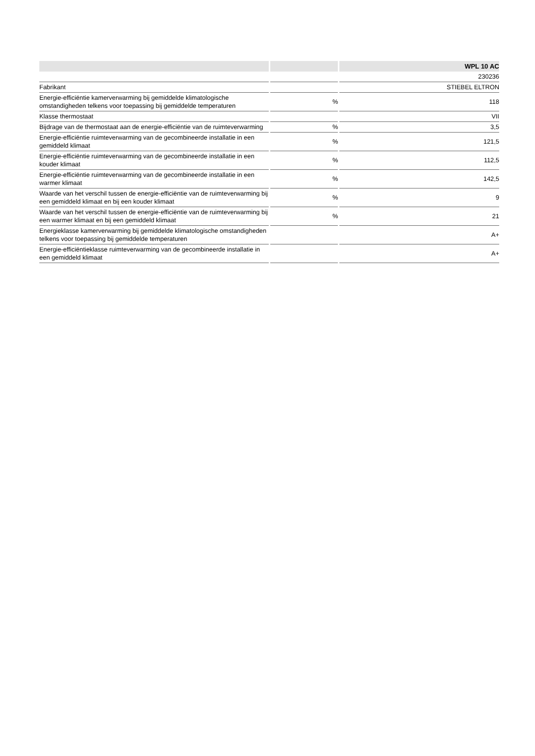| | | WPL 10 AC |
| --- | --- | --- |
| | | 230236 |
| Fabrikant | | STIEBEL ELTRON |
| Energie-efficiëntie kamerverwarming bij gemiddelde klimatologische omstandigheden telkens voor toepassing bij gemiddelde temperaturen | % | 118 |
| Klasse thermostaat | | VII |
| Bijdrage van de thermostaat aan de energie-efficiëntie van de ruimteverwarming | % | 3,5 |
| Energie-efficiëntie ruimteverwarming van de gecombineerde installatie in een gemiddeld klimaat | % | 121,5 |
| Energie-efficiëntie ruimteverwarming van de gecombineerde installatie in een kouder klimaat | % | 112,5 |
| Energie-efficiëntie ruimteverwarming van de gecombineerde installatie in een warmer klimaat | % | 142,5 |
| Waarde van het verschil tussen de energie-efficiëntie van de ruimteverwarming bij een gemiddeld klimaat en bij een kouder klimaat | % | 9 |
| Waarde van het verschil tussen de energie-efficiëntie van de ruimteverwarming bij een warmer klimaat en bij een gemiddeld klimaat | % | 21 |
| Energieklasse kamerverwarming bij gemiddelde klimatologische omstandigheden telkens voor toepassing bij gemiddelde temperaturen | | A+ |
| Energie-efficiëntieklasse ruimteverwarming van de gecombineerde installatie in een gemiddeld klimaat | | A+ |